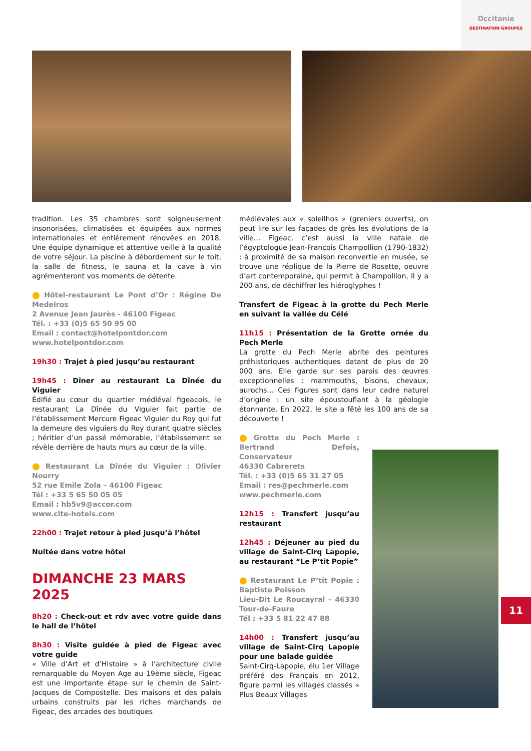Occitanie
DESTINATION GROUPES
tradition. Les 35 chambres sont soigneusement insonorisées, climatisées et équipées aux normes internationales et entièrement rénovées en 2018. Une équipe dynamique et attentive veille à la qualité de votre séjour. La piscine à débordement sur le toit, la salle de fitness, le sauna et la cave à vin agrémenteront vos moments de détente.
⬤ Hôtel-restaurant Le Pont d’Or : Régine De Medeiros
2 Avenue Jean Jaurès - 46100 Figeac
Tél. : +33 (0)5 65 50 95 00
Email : contact@hotelpontdor.com
www.hotelpontdor.com
19h30 : Trajet à pied jusqu’au restaurant
19h45 : Dîner au restaurant La Dînée du Viguier
Édifié au cœur du quartier médiéval figeacois, le restaurant La Dînée du Viguier fait partie de l’établissement Mercure Figeac Viguier du Roy qui fut la demeure des viguiers du Roy durant quatre siècles ; héritier d’un passé mémorable, l’établissement se révèle derrière de hauts murs au cœur de la ville.
⬤ Restaurant La Dînée du Viguier : Olivier Nourry
52 rue Emile Zola – 46100 Figeac
Tél : +33 5 65 50 05 05
Email : hb5v9@accor.com
www.cite-hotels.com
22h00 : Trajet retour à pied jusqu’à l’hôtel
Nuitée dans votre hôtel
DIMANCHE 23 MARS 2025
8h20 : Check-out et rdv avec votre guide dans le hall de l’hôtel
8h30 : Visite guidée à pied de Figeac avec votre guide
« Ville d’Art et d’Histoire » à l’architecture civile remarquable du Moyen Age au 19ème siècle, Figeac est une importante étape sur le chemin de Saint-Jacques de Compostelle. Des maisons et des palais urbains construits par les riches marchands de Figeac, des arcades des boutiques
médiévales aux « soleilhos » (greniers ouverts), on peut lire sur les façades de grès les évolutions de la ville… Figeac, c’est aussi la ville natale de l’égyptologue Jean-François Champollion (1790-1832) : à proximité de sa maison reconvertie en musée, se trouve une réplique de la Pierre de Rosette, oeuvre d’art contemporaine, qui permit à Champollion, il y a 200 ans, de déchiffrer les hiéroglyphes !
Transfert de Figeac à la grotte du Pech Merle en suivant la vallée du Célé
11h15 : Présentation de la Grotte ornée du Pech Merle
La grotte du Pech Merle abrite des peintures préhistoriques authentiques datant de plus de 20 000 ans. Elle garde sur ses parois des œuvres exceptionnelles : mammouths, bisons, chevaux, aurochs… Ces figures sont dans leur cadre naturel d’origine : un site époustouflant à la géologie étonnante. En 2022, le site a fêté les 100 ans de sa découverte !
⬤ Grotte du Pech Merle : Bertrand Defois, Conservateur
46330 Cabrerets
Tél. : +33 (0)5 65 31 27 05
Email : res@pechmerle.com
www.pechmerle.com
12h15 : Transfert jusqu’au restaurant
12h45 : Déjeuner au pied du village de Saint-Cirq Lapopie, au restaurant “Le P’tit Popie”
⬤ Restaurant Le P’tit Popie : Baptiste Poisson
Lieu-Dit Le Roucayral – 46330 Tour-de-Faure
Tél : +33 5 81 22 47 88
14h00 : Transfert jusqu’au village de Saint-Cirq Lapopie pour une balade guidée
Saint-Cirq-Lapopie, élu 1er Village préféré des Français en 2012, figure parmi les villages classés « Plus Beaux Villages
11